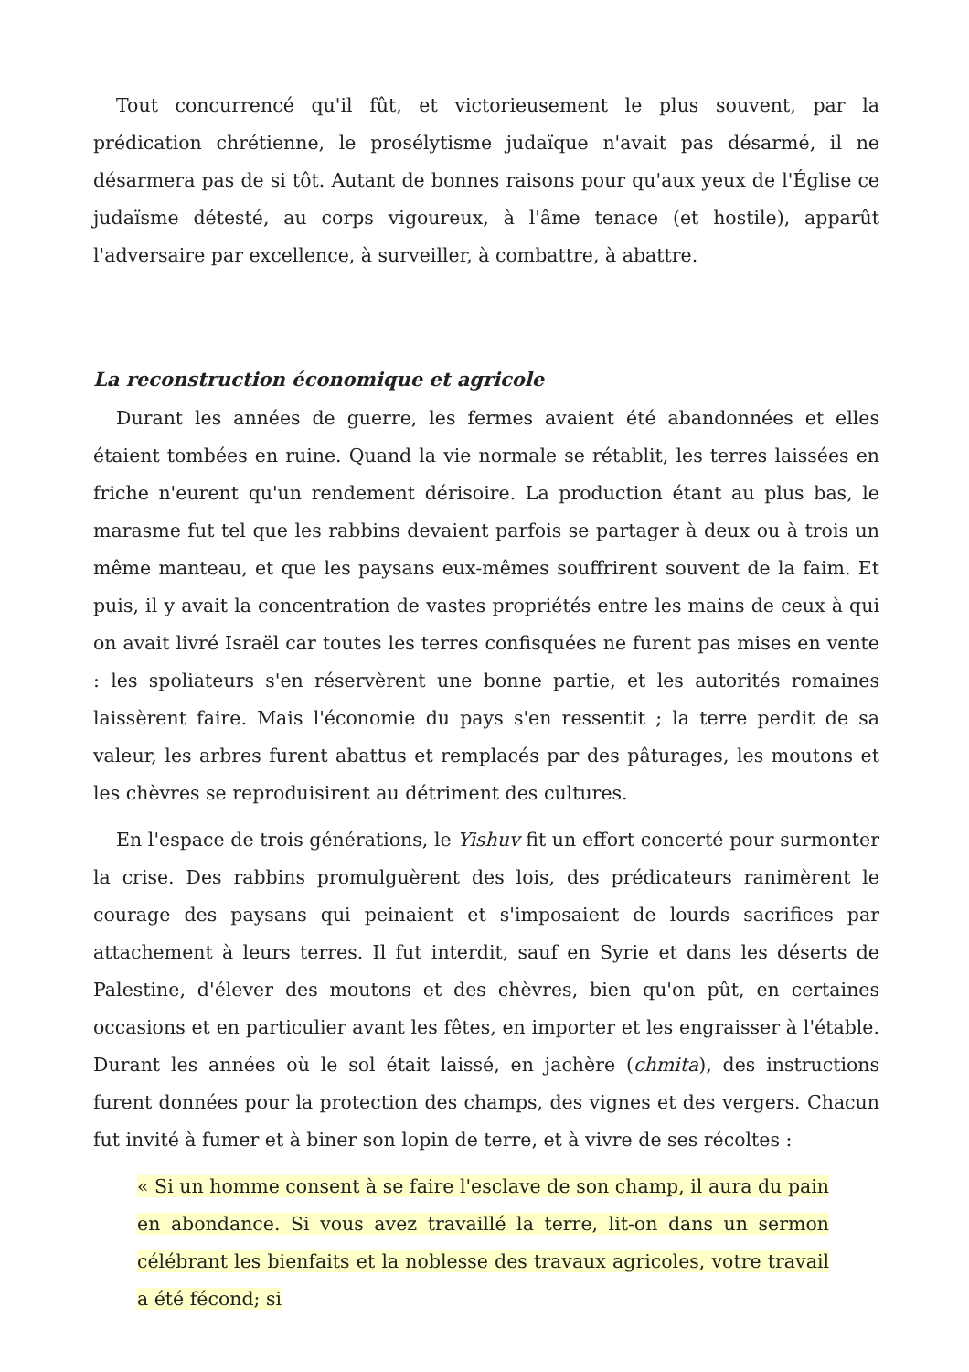Tout concurrencé qu'il fût, et victorieusement le plus souvent, par la prédication chrétienne, le prosélytisme judaïque n'avait pas désarmé, il ne désarmera pas de si tôt. Autant de bonnes raisons pour qu'aux yeux de l'Église ce judaïsme détesté, au corps vigoureux, à l'âme tenace (et hostile), apparût l'adversaire par excellence, à surveiller, à combattre, à abattre.
La reconstruction économique et agricole
Durant les années de guerre, les fermes avaient été abandonnées et elles étaient tombées en ruine. Quand la vie normale se rétablit, les terres laissées en friche n'eurent qu'un rendement dérisoire. La production étant au plus bas, le marasme fut tel que les rabbins devaient parfois se partager à deux ou à trois un même manteau, et que les paysans eux-mêmes souffrirent souvent de la faim. Et puis, il y avait la concentration de vastes propriétés entre les mains de ceux à qui on avait livré Israël car toutes les terres confisquées ne furent pas mises en vente : les spoliateurs s'en réservèrent une bonne partie, et les autorités romaines laissèrent faire. Mais l'économie du pays s'en ressentit ; la terre perdit de sa valeur, les arbres furent abattus et remplacés par des pâturages, les moutons et les chèvres se reproduisirent au détriment des cultures.
En l'espace de trois générations, le Yishuv fit un effort concerté pour surmonter la crise. Des rabbins promulguèrent des lois, des prédicateurs ranimèrent le courage des paysans qui peinaient et s'imposaient de lourds sacrifices par attachement à leurs terres. Il fut interdit, sauf en Syrie et dans les déserts de Palestine, d'élever des moutons et des chèvres, bien qu'on pût, en certaines occasions et en particulier avant les fêtes, en importer et les engraisser à l'étable. Durant les années où le sol était laissé, en jachère (chmita), des instructions furent données pour la protection des champs, des vignes et des vergers. Chacun fut invité à fumer et à biner son lopin de terre, et à vivre de ses récoltes :
« Si un homme consent à se faire l'esclave de son champ, il aura du pain en abondance. Si vous avez travaillé la terre, lit-on dans un sermon célébrant les bienfaits et la noblesse des travaux agricoles, votre travail a été fécond; si